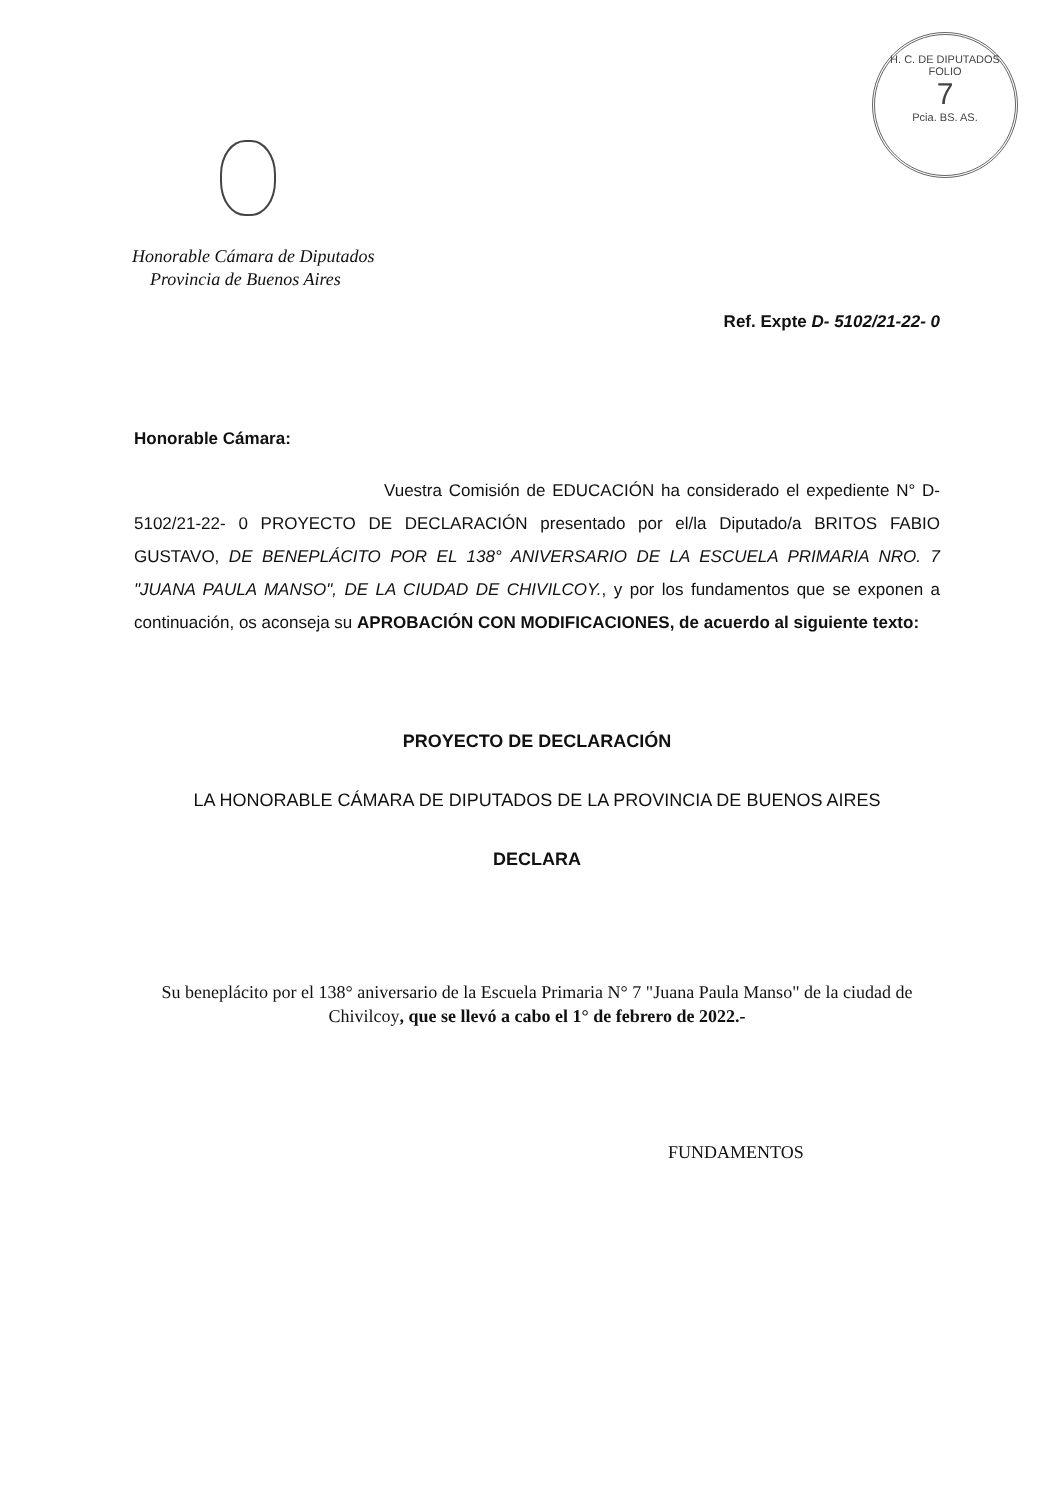H. C. DE DIPUTADOS
FOLIO
7
Pcia. BS. AS.
Honorable Cámara de Diputados
Provincia de Buenos Aires
Ref. Expte D- 5102/21-22- 0
Honorable Cámara:
Vuestra Comisión de EDUCACIÓN ha considerado el expediente N° D- 5102/21-22- 0 PROYECTO DE DECLARACIÓN presentado por el/la Diputado/a BRITOS FABIO GUSTAVO, DE BENEPLÁCITO POR EL 138° ANIVERSARIO DE LA ESCUELA PRIMARIA NRO. 7 "JUANA PAULA MANSO", DE LA CIUDAD DE CHIVILCOY., y por los fundamentos que se exponen a continuación, os aconseja su APROBACIÓN CON MODIFICACIONES, de acuerdo al siguiente texto:
PROYECTO DE DECLARACIÓN
LA HONORABLE CÁMARA DE DIPUTADOS DE LA PROVINCIA DE BUENOS AIRES
DECLARA
Su beneplácito por el 138° aniversario de la Escuela Primaria N° 7 "Juana Paula Manso" de la ciudad de Chivilcoy, que se llevó a cabo el 1° de febrero de 2022.-
FUNDAMENTOS